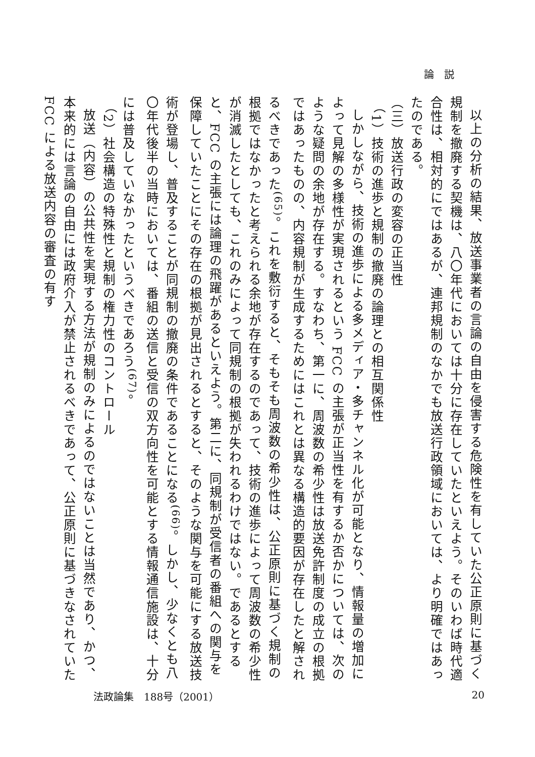論説
以上の分析の結果、放送事業者の言論の自由を侵害する危険性を有していた公正原則に基づく規制を撤廃する契機は、八〇年代においては十分に存在していたといえよう。そのいわば時代適合性は、相対的にではあるが、連邦規制のなかでも放送行政領域においては、より明確ではあったのである。
（三）放送行政の変容の正当性
（1）技術の進歩と規制の撤廃の論理との相互関係性
しかしながら、技術の進歩による多メディア・多チャンネル化が可能となり、情報量の増加によって見解の多様性が実現されるという FCC の主張が正当性を有するか否かについては、次のような疑問の余地が存在する。すなわち、第一に、周波数の希少性は放送免許制度の成立の根拠ではあったものの、内容規制が生成するためにはこれとは異なる構造的要因が存在したと解されるべきであった<sup>(65)</sup>。これを敷衍すると、そもそも周波数の希少性は、公正原則に基づく規制の根拠ではなかったと考えられる余地が存在するのであって、技術の進歩によって周波数の希少性が消滅したとしても、これのみによって同規制の根拠が失われるわけではない。であるとすると、FCC の主張には論理の飛躍があるといえよう。第二に、同規制が受信者の番組への関与を保障していたことにその存在の根拠が見出されるとすると、そのような関与を可能にする放送技術が登場し、普及することが同規制の撤廃の条件であることになる<sup>(66)</sup>。しかし、少なくとも八〇年代後半の当時においては、番組の送信と受信の双方向性を可能とする情報通信施設は、十分には普及していなかったというべきであろう<sup>(67)</sup>。
（2）社会構造の特殊性と規制の権力性のコントロール
放送（内容）の公共性を実現する方法が規制のみによるのではないことは当然であり、かつ、本来的には言論の自由には政府介入が禁止されるべきであって、公正原則に基づきなされていた FCC による放送内容の審査の有す
法政論集　188号（2001） 20